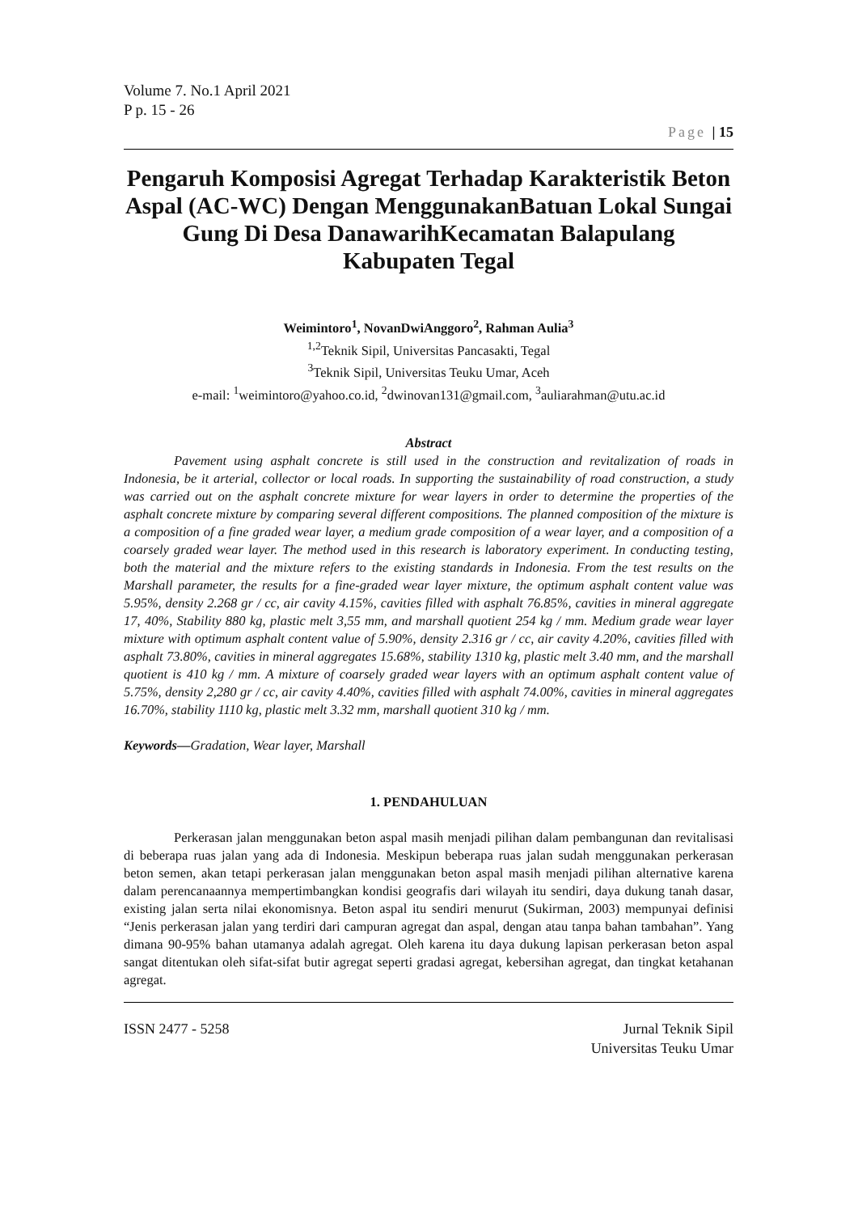Volume 7. No.1 April 2021
P p. 15 - 26
Page | 15
Pengaruh Komposisi Agregat Terhadap Karakteristik Beton Aspal (AC-WC) Dengan MenggunakanBatuan Lokal Sungai Gung Di Desa DanawarihKecamatan Balapulang Kabupaten Tegal
Weimintoro<sup>1</sup>, NovanDwiAnggoro<sup>2</sup>, Rahman Aulia<sup>3</sup>
<sup>1,2</sup>Teknik Sipil, Universitas Pancasakti, Tegal
<sup>3</sup> Teknik Sipil, Universitas Teuku Umar, Aceh
e-mail: <sup>1</sup>weimintoro@yahoo.co.id, <sup>2</sup>dwinovan131@gmail.com, <sup>3</sup>auliarahman@utu.ac.id
Abstract
Pavement using asphalt concrete is still used in the construction and revitalization of roads in Indonesia, be it arterial, collector or local roads. In supporting the sustainability of road construction, a study was carried out on the asphalt concrete mixture for wear layers in order to determine the properties of the asphalt concrete mixture by comparing several different compositions. The planned composition of the mixture is a composition of a fine graded wear layer, a medium grade composition of a wear layer, and a composition of a coarsely graded wear layer. The method used in this research is laboratory experiment. In conducting testing, both the material and the mixture refers to the existing standards in Indonesia. From the test results on the Marshall parameter, the results for a fine-graded wear layer mixture, the optimum asphalt content value was 5.95%, density 2.268 gr / cc, air cavity 4.15%, cavities filled with asphalt 76.85%, cavities in mineral aggregate 17, 40%, Stability 880 kg, plastic melt 3,55 mm, and marshall quotient 254 kg / mm. Medium grade wear layer mixture with optimum asphalt content value of 5.90%, density 2.316 gr / cc, air cavity 4.20%, cavities filled with asphalt 73.80%, cavities in mineral aggregates 15.68%, stability 1310 kg, plastic melt 3.40 mm, and the marshall quotient is 410 kg / mm. A mixture of coarsely graded wear layers with an optimum asphalt content value of 5.75%, density 2,280 gr / cc, air cavity 4.40%, cavities filled with asphalt 74.00%, cavities in mineral aggregates 16.70%, stability 1110 kg, plastic melt 3.32 mm, marshall quotient 310 kg / mm.
Keywords—Gradation, Wear layer, Marshall
1. PENDAHULUAN
Perkerasan jalan menggunakan beton aspal masih menjadi pilihan dalam pembangunan dan revitalisasi di beberapa ruas jalan yang ada di Indonesia. Meskipun beberapa ruas jalan sudah menggunakan perkerasan beton semen, akan tetapi perkerasan jalan menggunakan beton aspal masih menjadi pilihan alternative karena dalam perencanaannya mempertimbangkan kondisi geografis dari wilayah itu sendiri, daya dukung tanah dasar, existing jalan serta nilai ekonomisnya. Beton aspal itu sendiri menurut (Sukirman, 2003) mempunyai definisi “Jenis perkerasan jalan yang terdiri dari campuran agregat dan aspal, dengan atau tanpa bahan tambahan”. Yang dimana 90-95% bahan utamanya adalah agregat. Oleh karena itu daya dukung lapisan perkerasan beton aspal sangat ditentukan oleh sifat-sifat butir agregat seperti gradasi agregat, kebersihan agregat, dan tingkat ketahanan agregat.
ISSN 2477 - 5258 Jurnal Teknik Sipil
Universitas Teuku Umar